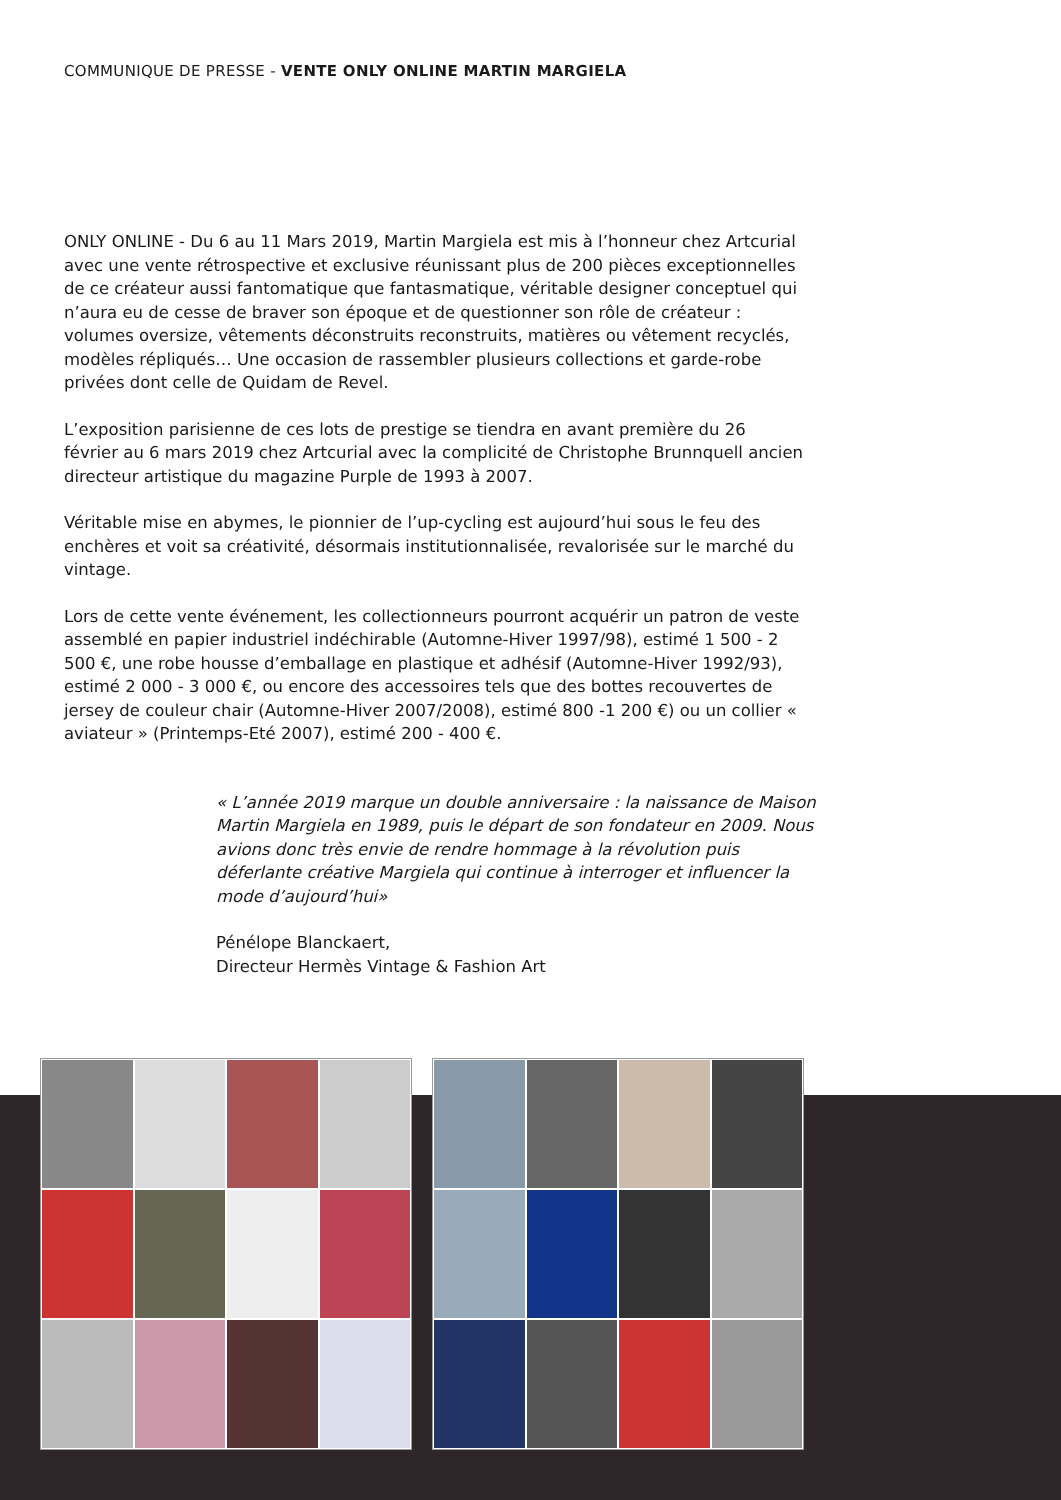COMMUNIQUE DE PRESSE - VENTE ONLY ONLINE MARTIN MARGIELA
ONLY ONLINE - Du 6 au 11 Mars 2019, Martin Margiela est mis à l’honneur chez Artcurial avec une vente rétrospective et exclusive réunissant plus de 200 pièces exceptionnelles de ce créateur aussi fantomatique que fantasmatique, véritable designer conceptuel qui n’aura eu de cesse de braver son époque et de questionner son rôle de créateur : volumes oversize, vêtements déconstruits reconstruits, matières ou vêtement recyclés, modèles répliqués… Une occasion de rassembler plusieurs collections et garde-robe privées dont celle de Quidam de Revel.
L’exposition parisienne de ces lots de prestige se tiendra en avant première du 26 février au 6 mars 2019 chez Artcurial avec la complicité de Christophe Brunnquell ancien directeur artistique du magazine Purple de 1993 à 2007.
Véritable mise en abymes, le pionnier de l’up-cycling est aujourd’hui sous le feu des enchères et voit sa créativité, désormais institutionnalisée, revalorisée sur le marché du vintage.
Lors de cette vente événement, les collectionneurs pourront acquérir un patron de veste assemblé en papier industriel indéchirable (Automne-Hiver 1997/98), estimé 1 500 - 2 500 €, une robe housse d’emballage en plastique et adhésif (Automne-Hiver 1992/93), estimé 2 000 - 3 000 €, ou encore des accessoires tels que des bottes recouvertes de jersey de couleur chair (Automne-Hiver 2007/2008), estimé 800 -1 200 €) ou un collier « aviateur » (Printemps-Eté 2007), estimé 200 - 400 €.
« L’année 2019 marque un double anniversaire : la naissance de Maison Martin Margiela en 1989, puis le départ de son fondateur en 2009. Nous avions donc très envie de rendre hommage à la révolution puis déferlante créative Margiela qui continue à interroger et influencer la mode d’aujourd’hui»
Pénélope Blanckaert,
Directeur Hermès Vintage & Fashion Art